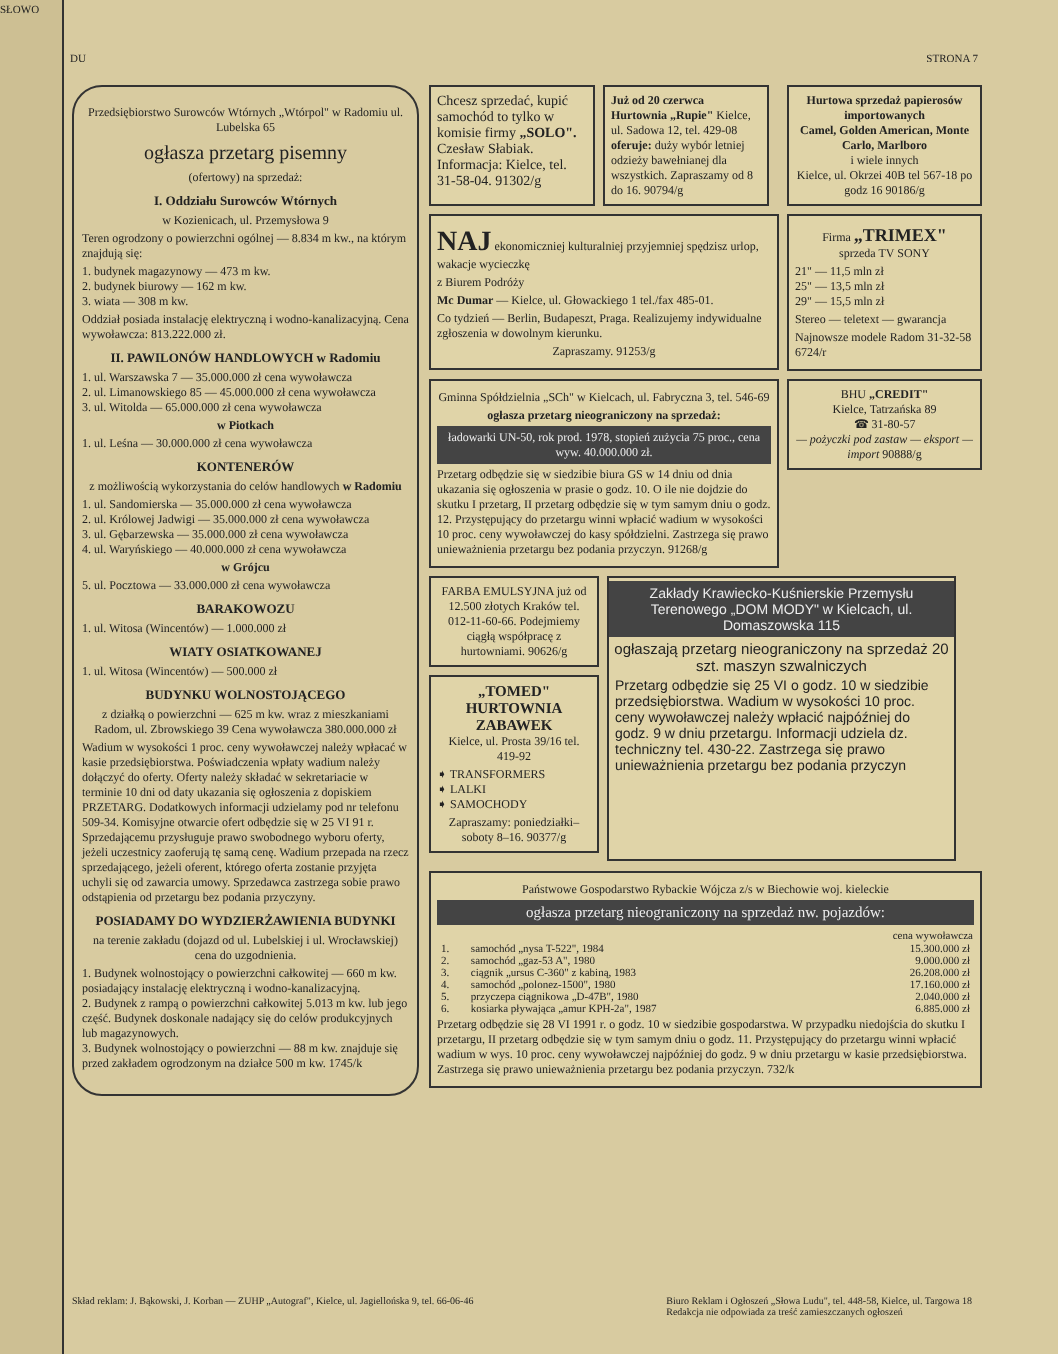SŁOWO
DU STRONA 7
Przedsiębiorstwo Surowców Wtórnych „Wtórpol" w Radomiu ul. Lubelska 65
ogłasza przetarg pisemny
(ofertowy) na sprzedaż:
I. Oddziału Surowców Wtórnych
w Kozienicach, ul. Przemysłowa 9
Teren ogrodzony o powierzchni ogólnej — 8.834 m kw., na którym znajdują się:
1. budynek magazynowy — 473 m kw.
2. budynek biurowy — 162 m kw.
3. wiata — 308 m kw.
Oddział posiada instalację elektryczną i wodno-kanalizacyjną. Cena wywoławcza: 813.222.000 zł.
II. PAWILONÓW HANDLOWYCH w Radomiu
1. ul. Warszawska 7 — 35.000.000 zł cena wywoławcza
2. ul. Limanowskiego 85 — 45.000.000 zł cena wywoławcza
3. ul. Witolda — 65.000.000 zł cena wywoławcza
w Piotkach
1. ul. Leśna — 30.000.000 zł cena wywoławcza
KONTENERÓW
z możliwością wykorzystania do celów handlowych w Radomiu
1. ul. Sandomierska — 35.000.000 zł cena wywoławcza
2. ul. Królowej Jadwigi — 35.000.000 zł cena wywoławcza
3. ul. Gębarzewska — 35.000.000 zł cena wywoławcza
4. ul. Waryńskiego — 40.000.000 zł cena wywoławcza
w Grójcu
5. ul. Pocztowa — 33.000.000 zł cena wywoławcza
BARAKOWOZU
1. ul. Witosa (Wincentów) — 1.000.000 zł
WIATY OSIATKOWANEJ
1. ul. Witosa (Wincentów) — 500.000 zł
BUDYNKU WOLNOSTOJĄCEGO
z działką o powierzchni — 625 m kw. wraz z mieszkaniami Radom, ul. Zbrowskiego 39 Cena wywoławcza 380.000.000 zł
Wadium w wysokości 1 proc. ceny wywoławczej należy wpłacać w kasie przedsiębiorstwa. Poświadczenia wpłaty wadium należy dołączyć do oferty. Oferty należy składać w sekretariacie w terminie 10 dni od daty ukazania się ogłoszenia z dopiskiem PRZETARG. Dodatkowych informacji udzielamy pod nr telefonu 509-34. Komisyjne otwarcie ofert odbędzie się w 25 VI 91 r. Sprzedającemu przysługuje prawo swobodnego wyboru oferty, jeżeli uczestnicy zaoferują tę samą cenę. Wadium przepada na rzecz sprzedającego, jeżeli oferent, którego oferta zostanie przyjęta uchyli się od zawarcia umowy. Sprzedawca zastrzega sobie prawo odstąpienia od przetargu bez podania przyczyny.
POSIADAMY DO WYDZIERŻAWIENIA BUDYNKI
na terenie zakładu (dojazd od ul. Lubelskiej i ul. Wrocławskiej) cena do uzgodnienia.
1. Budynek wolnostojący o powierzchni całkowitej — 660 m kw. posiadający instalację elektryczną i wodno-kanalizacyjną.
2. Budynek z rampą o powierzchni całkowitej 5.013 m kw. lub jego część. Budynek doskonale nadający się do celów produkcyjnych lub magazynowych.
3. Budynek wolnostojący o powierzchni — 88 m kw. znajduje się przed zakładem ogrodzonym na działce 500 m kw. 1745/k
Chcesz sprzedać, kupić samochód to tylko w komisie firmy „SOLO". Czesław Słabiak. Informacja: Kielce, tel. 31-58-04. 91302/g
Już od 20 czerwca Hurtownia „Rupie" Kielce, ul. Sadowa 12, tel. 429-08 oferuje: duży wybór letniej odzieży bawełnianej dla wszystkich. Zapraszamy od 8 do 16. 90794/g
NAJ ekonomiczniej kulturalniej przyjemniej spędzisz urlop, wakacje wycieczkę
z Biurem Podróży
Mc Dumar — Kielce, ul. Głowackiego 1 tel./fax 485-01.
Co tydzień — Berlin, Budapeszt, Praga. Realizujemy indywidualne zgłoszenia w dowolnym kierunku.
Zapraszamy. 91253/g
Hurtowa sprzedaż papierosów importowanych
Camel, Golden American, Monte Carlo, Marlboro
i wiele innych
Kielce, ul. Okrzei 40B tel 567-18 po godz 16 90186/g
Firma „TRIMEX"
sprzeda TV SONY
21" — 11,5 mln zł
25" — 13,5 mln zł
29" — 15,5 mln zł
Stereo — teletext — gwarancja
Najnowsze modele Radom 31-32-58 6724/r
Gminna Spółdzielnia „SCh" w Kielcach, ul. Fabryczna 3, tel. 546-69
ogłasza przetarg nieograniczony na sprzedaż:
ładowarki UN-50, rok prod. 1978, stopień zużycia 75 proc., cena wyw. 40.000.000 zł.
Przetarg odbędzie się w siedzibie biura GS w 14 dniu od dnia ukazania się ogłoszenia w prasie o godz. 10. O ile nie dojdzie do skutku I przetarg, II przetarg odbędzie się w tym samym dniu o godz. 12. Przystępujący do przetargu winni wpłacić wadium w wysokości 10 proc. ceny wywoławczej do kasy spółdzielni. Zastrzega się prawo unieważnienia przetargu bez podania przyczyn. 91268/g
BHU „CREDIT"
Kielce, Tatrzańska 89
☎ 31-80-57
— pożyczki pod zastaw — eksport — import 90888/g
FARBA EMULSYJNA już od 12.500 złotych Kraków tel. 012-11-60-66. Podejmiemy ciągłą współpracę z hurtowniami. 90626/g
„TOMED" HURTOWNIA ZABAWEK
Kielce, ul. Prosta 39/16 tel. 419-92
➧ TRANSFORMERS
➧ LALKI
➧ SAMOCHODY
Zapraszamy: poniedziałki–soboty 8–16. 90377/g
Zakłady Krawiecko-Kuśnierskie Przemysłu Terenowego „DOM MODY" w Kielcach, ul. Domaszowska 115
ogłaszają przetarg nieograniczony na sprzedaż 20 szt. maszyn szwalniczych
Przetarg odbędzie się 25 VI o godz. 10 w siedzibie przedsiębiorstwa. Wadium w wysokości 10 proc. ceny wywoławczej należy wpłacić najpóźniej do godz. 9 w dniu przetargu. Informacji udziela dz. techniczny tel. 430-22. Zastrzega się prawo unieważnienia przetargu bez podania przyczyn
Państwowe Gospodarstwo Rybackie Wójcza z/s w Biechowie woj. kieleckie
ogłasza przetarg nieograniczony na sprzedaż nw. pojazdów:
| | | cena wywoławcza |
| --- | --- | --- |
| 1. | samochód „nysa T-522", 1984 | 15.300.000 zł |
| 2. | samochód „gaz-53 A", 1980 | 9.000.000 zł |
| 3. | ciągnik „ursus C-360" z kabiną, 1983 | 26.208.000 zł |
| 4. | samochód „polonez-1500", 1980 | 17.160.000 zł |
| 5. | przyczepa ciągnikowa „D-47B", 1980 | 2.040.000 zł |
| 6. | kosiarka pływająca „amur KPH-2a", 1987 | 6.885.000 zł |
Przetarg odbędzie się 28 VI 1991 r. o godz. 10 w siedzibie gospodarstwa. W przypadku niedojścia do skutku I przetargu, II przetarg odbędzie się w tym samym dniu o godz. 11. Przystępujący do przetargu winni wpłacić wadium w wys. 10 proc. ceny wywoławczej najpóźniej do godz. 9 w dniu przetargu w kasie przedsiębiorstwa. Zastrzega się prawo unieważnienia przetargu bez podania przyczyn. 732/k
Skład reklam: J. Bąkowski, J. Korban — ZUHP „Autograf", Kielce, ul. Jagiellońska 9, tel. 66-06-46 Biuro Reklam i Ogłoszeń „Słowa Ludu", tel. 448-58, Kielce, ul. Targowa 18
Redakcja nie odpowiada za treść zamieszczanych ogłoszeń